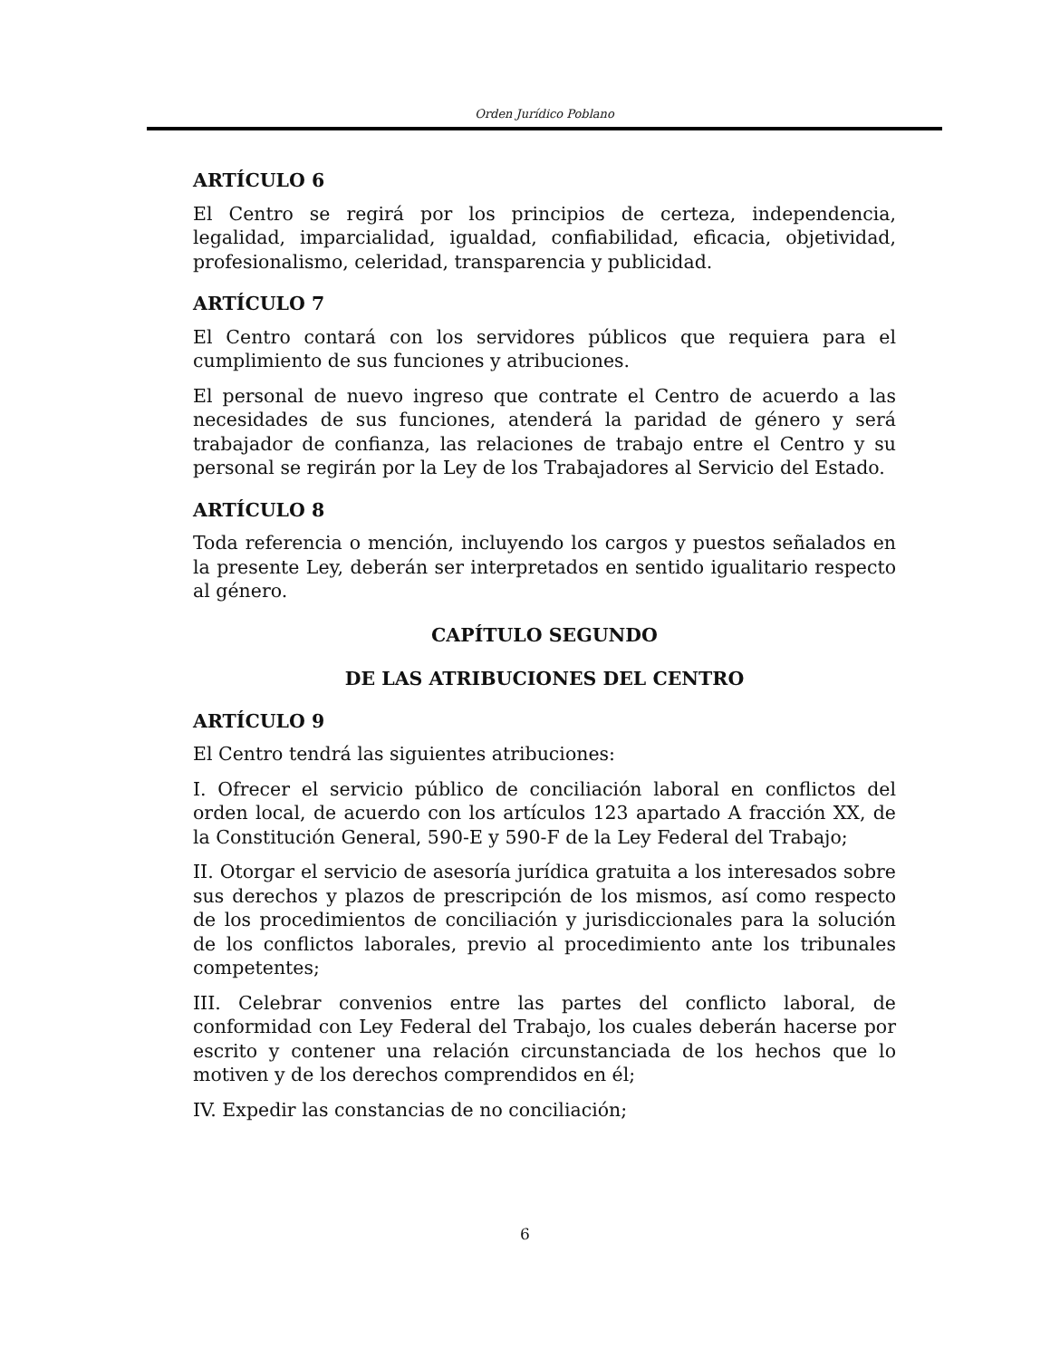Orden Jurídico Poblano
ARTÍCULO 6
El Centro se regirá por los principios de certeza, independencia, legalidad, imparcialidad, igualdad, confiabilidad, eficacia, objetividad, profesionalismo, celeridad, transparencia y publicidad.
ARTÍCULO 7
El Centro contará con los servidores públicos que requiera para el cumplimiento de sus funciones y atribuciones.
El personal de nuevo ingreso que contrate el Centro de acuerdo a las necesidades de sus funciones, atenderá la paridad de género y será trabajador de confianza, las relaciones de trabajo entre el Centro y su personal se regirán por la Ley de los Trabajadores al Servicio del Estado.
ARTÍCULO 8
Toda referencia o mención, incluyendo los cargos y puestos señalados en la presente Ley, deberán ser interpretados en sentido igualitario respecto al género.
CAPÍTULO SEGUNDO
DE LAS ATRIBUCIONES DEL CENTRO
ARTÍCULO 9
El Centro tendrá las siguientes atribuciones:
I. Ofrecer el servicio público de conciliación laboral en conflictos del orden local, de acuerdo con los artículos 123 apartado A fracción XX, de la Constitución General, 590-E y 590-F de la Ley Federal del Trabajo;
II. Otorgar el servicio de asesoría jurídica gratuita a los interesados sobre sus derechos y plazos de prescripción de los mismos, así como respecto de los procedimientos de conciliación y jurisdiccionales para la solución de los conflictos laborales, previo al procedimiento ante los tribunales competentes;
III. Celebrar convenios entre las partes del conflicto laboral, de conformidad con Ley Federal del Trabajo, los cuales deberán hacerse por escrito y contener una relación circunstanciada de los hechos que lo motiven y de los derechos comprendidos en él;
IV. Expedir las constancias de no conciliación;
6